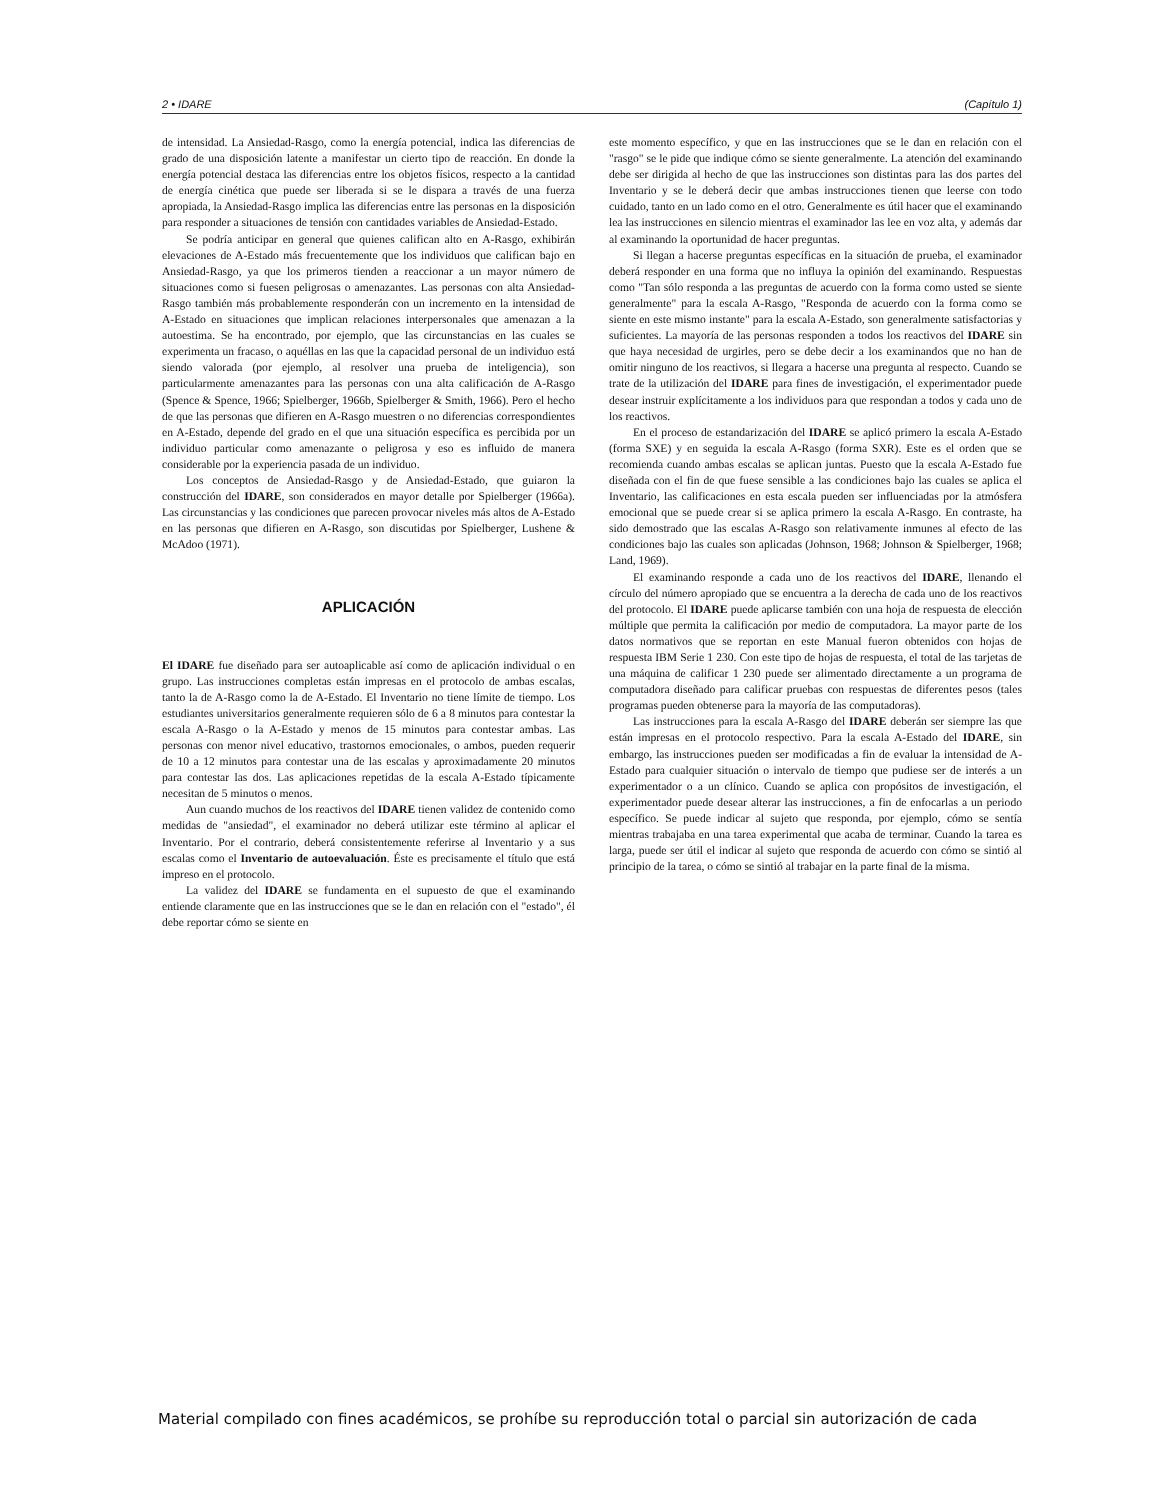2 • IDARE (Capítulo 1)
de intensidad. La Ansiedad-Rasgo, como la energía potencial, indica las diferencias de grado de una disposición latente a manifestar un cierto tipo de reacción. En donde la energía potencial destaca las diferencias entre los objetos físicos, respecto a la cantidad de energía cinética que puede ser liberada si se le dispara a través de una fuerza apropiada, la Ansiedad-Rasgo implica las diferencias entre las personas en la disposición para responder a situaciones de tensión con cantidades variables de Ansiedad-Estado.
Se podría anticipar en general que quienes califican alto en A-Rasgo, exhibirán elevaciones de A-Estado más frecuentemente que los individuos que califican bajo en Ansiedad-Rasgo, ya que los primeros tienden a reaccionar a un mayor número de situaciones como si fuesen peligrosas o amenazantes. Las personas con alta Ansiedad-Rasgo también más probablemente responderán con un incremento en la intensidad de A-Estado en situaciones que implican relaciones interpersonales que amenazan a la autoestima. Se ha encontrado, por ejemplo, que las circunstancias en las cuales se experimenta un fracaso, o aquéllas en las que la capacidad personal de un individuo está siendo valorada (por ejemplo, al resolver una prueba de inteligencia), son particularmente amenazantes para las personas con una alta calificación de A-Rasgo (Spence & Spence, 1966; Spielberger, 1966b, Spielberger & Smith, 1966). Pero el hecho de que las personas que difieren en A-Rasgo muestren o no diferencias correspondientes en A-Estado, depende del grado en el que una situación específica es percibida por un individuo particular como amenazante o peligrosa y eso es influido de manera considerable por la experiencia pasada de un individuo.
Los conceptos de Ansiedad-Rasgo y de Ansiedad-Estado, que guiaron la construcción del IDARE, son considerados en mayor detalle por Spielberger (1966a). Las circunstancias y las condiciones que parecen provocar niveles más altos de A-Estado en las personas que difieren en A-Rasgo, son discutidas por Spielberger, Lushene & McAdoo (1971).
APLICACIÓN
El IDARE fue diseñado para ser autoaplicable así como de aplicación individual o en grupo. Las instrucciones completas están impresas en el protocolo de ambas escalas, tanto la de A-Rasgo como la de A-Estado. El Inventario no tiene límite de tiempo. Los estudiantes universitarios generalmente requieren sólo de 6 a 8 minutos para contestar la escala A-Rasgo o la A-Estado y menos de 15 minutos para contestar ambas. Las personas con menor nivel educativo, trastornos emocionales, o ambos, pueden requerir de 10 a 12 minutos para contestar una de las escalas y aproximadamente 20 minutos para contestar las dos. Las aplicaciones repetidas de la escala A-Estado típicamente necesitan de 5 minutos o menos.
Aun cuando muchos de los reactivos del IDARE tienen validez de contenido como medidas de "ansiedad", el examinador no deberá utilizar este término al aplicar el Inventario. Por el contrario, deberá consistentemente referirse al Inventario y a sus escalas como el Inventario de autoevaluación. Éste es precisamente el título que está impreso en el protocolo.
La validez del IDARE se fundamenta en el supuesto de que el examinando entiende claramente que en las instrucciones que se le dan en relación con el "estado", él debe reportar cómo se siente en
este momento específico, y que en las instrucciones que se le dan en relación con el "rasgo" se le pide que indique cómo se siente generalmente. La atención del examinando debe ser dirigida al hecho de que las instrucciones son distintas para las dos partes del Inventario y se le deberá decir que ambas instrucciones tienen que leerse con todo cuidado, tanto en un lado como en el otro. Generalmente es útil hacer que el examinando lea las instrucciones en silencio mientras el examinador las lee en voz alta, y además dar al examinando la oportunidad de hacer preguntas.
Si llegan a hacerse preguntas específicas en la situación de prueba, el examinador deberá responder en una forma que no influya la opinión del examinando. Respuestas como "Tan sólo responda a las preguntas de acuerdo con la forma como usted se siente generalmente" para la escala A-Rasgo, "Responda de acuerdo con la forma como se siente en este mismo instante" para la escala A-Estado, son generalmente satisfactorias y suficientes. La mayoría de las personas responden a todos los reactivos del IDARE sin que haya necesidad de urgirles, pero se debe decir a los examinandos que no han de omitir ninguno de los reactivos, si llegara a hacerse una pregunta al respecto. Cuando se trate de la utilización del IDARE para fines de investigación, el experimentador puede desear instruir explícitamente a los individuos para que respondan a todos y cada uno de los reactivos.
En el proceso de estandarización del IDARE se aplicó primero la escala A-Estado (forma SXE) y en seguida la escala A-Rasgo (forma SXR). Este es el orden que se recomienda cuando ambas escalas se aplican juntas. Puesto que la escala A-Estado fue diseñada con el fin de que fuese sensible a las condiciones bajo las cuales se aplica el Inventario, las calificaciones en esta escala pueden ser influenciadas por la atmósfera emocional que se puede crear si se aplica primero la escala A-Rasgo. En contraste, ha sido demostrado que las escalas A-Rasgo son relativamente inmunes al efecto de las condiciones bajo las cuales son aplicadas (Johnson, 1968; Johnson & Spielberger, 1968; Land, 1969).
El examinando responde a cada uno de los reactivos del IDARE, llenando el círculo del número apropiado que se encuentra a la derecha de cada uno de los reactivos del protocolo. El IDARE puede aplicarse también con una hoja de respuesta de elección múltiple que permita la calificación por medio de computadora. La mayor parte de los datos normativos que se reportan en este Manual fueron obtenidos con hojas de respuesta IBM Serie 1 230. Con este tipo de hojas de respuesta, el total de las tarjetas de una máquina de calificar 1 230 puede ser alimentado directamente a un programa de computadora diseñado para calificar pruebas con respuestas de diferentes pesos (tales programas pueden obtenerse para la mayoría de las computadoras).
Las instrucciones para la escala A-Rasgo del IDARE deberán ser siempre las que están impresas en el protocolo respectivo. Para la escala A-Estado del IDARE, sin embargo, las instrucciones pueden ser modificadas a fin de evaluar la intensidad de A-Estado para cualquier situación o intervalo de tiempo que pudiese ser de interés a un experimentador o a un clínico. Cuando se aplica con propósitos de investigación, el experimentador puede desear alterar las instrucciones, a fin de enfocarlas a un periodo específico. Se puede indicar al sujeto que responda, por ejemplo, cómo se sentía mientras trabajaba en una tarea experimental que acaba de terminar. Cuando la tarea es larga, puede ser útil el indicar al sujeto que responda de acuerdo con cómo se sintió al principio de la tarea, o cómo se sintió al trabajar en la parte final de la misma.
Material compilado con fines académicos, se prohíbe su reproducción total o parcial sin autorización de cada